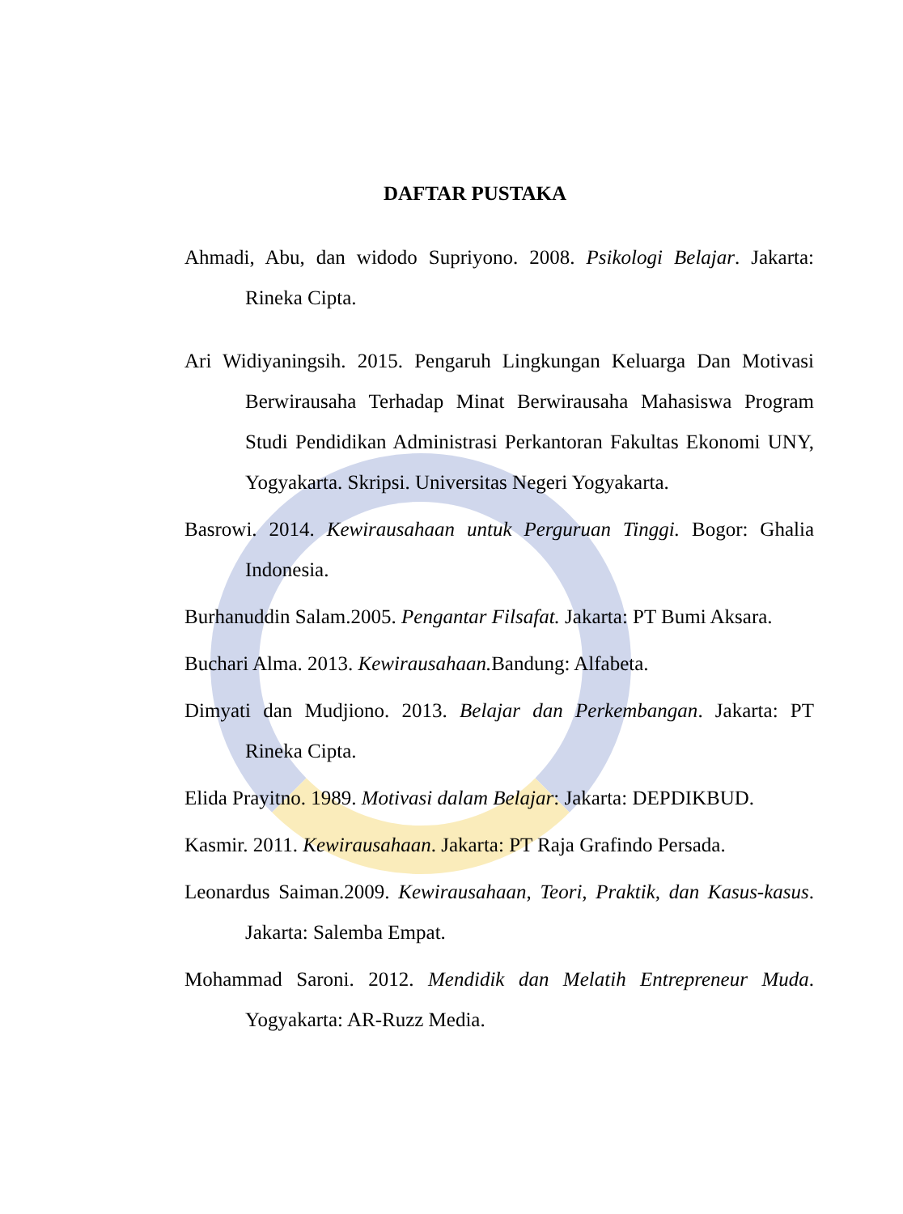DAFTAR PUSTAKA
Ahmadi, Abu, dan widodo Supriyono. 2008. Psikologi Belajar. Jakarta: Rineka Cipta.
Ari Widiyaningsih. 2015. Pengaruh Lingkungan Keluarga Dan Motivasi Berwirausaha Terhadap Minat Berwirausaha Mahasiswa Program Studi Pendidikan Administrasi Perkantoran Fakultas Ekonomi UNY, Yogyakarta. Skripsi. Universitas Negeri Yogyakarta.
Basrowi. 2014. Kewirausahaan untuk Perguruan Tinggi. Bogor: Ghalia Indonesia.
Burhanuddin Salam.2005. Pengantar Filsafat. Jakarta: PT Bumi Aksara.
Buchari Alma. 2013. Kewirausahaan. Bandung: Alfabeta.
Dimyati dan Mudjiono. 2013. Belajar dan Perkembangan. Jakarta: PT Rineka Cipta.
Elida Prayitno. 1989. Motivasi dalam Belajar: Jakarta: DEPDIKBUD.
Kasmir. 2011. Kewirausahaan. Jakarta: PT Raja Grafindo Persada.
Leonardus Saiman.2009. Kewirausahaan, Teori, Praktik, dan Kasus-kasus. Jakarta: Salemba Empat.
Mohammad Saroni. 2012. Mendidik dan Melatih Entrepreneur Muda. Yogyakarta: AR-Ruzz Media.